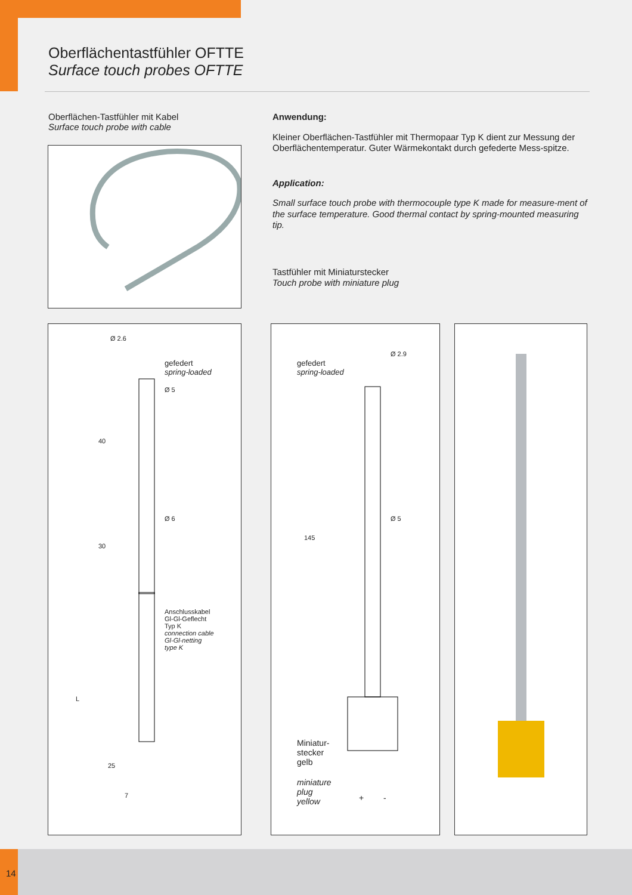Oberflächentastfühler OFTTE
Surface touch probes OFTTE
Oberflächen-Tastfühler mit Kabel
Surface touch probe with cable
Anwendung:
Kleiner Oberflächen-Tastfühler mit Thermopaar Typ K dient zur Messung der Oberflächentemperatur. Guter Wärmekontakt durch gefederte Mess-spitze.
Application:
Small surface touch probe with thermocouple type K made for measure-ment of the surface temperature. Good thermal contact by spring-mounted measuring tip.
Tastfühler mit Miniaturstecker
Touch probe with miniature plug
Ø 2.6
gefedert
spring-loaded
Ø 5
40
Ø 6
30
Anschlusskabel
Gl-Gl-Geflecht
Typ K
connection cable
Gl-Gl-netting
type K
L
25
7
gefedert
spring-loaded
Ø 2.9
Ø 5
145
Miniatur-
stecker
gelb
miniature
plug
yellow + -
14